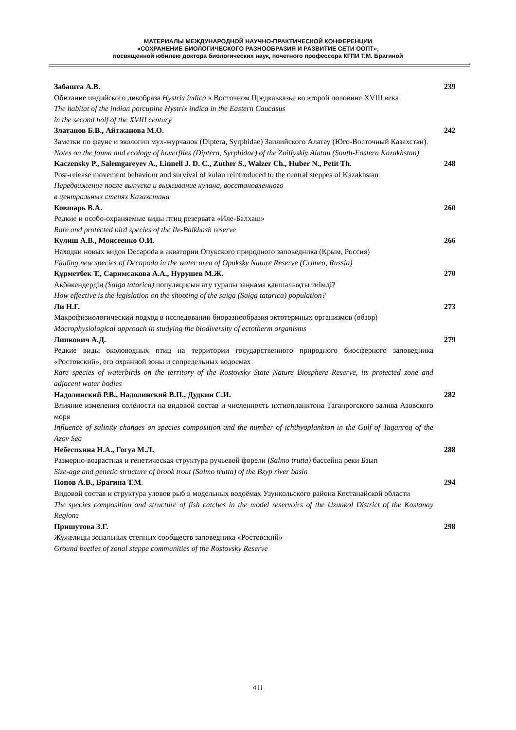МАТЕРИАЛЫ МЕЖДУНАРОДНОЙ НАУЧНО-ПРАКТИЧЕСКОЙ КОНФЕРЕНЦИИ
«СОХРАНЕНИЕ БИОЛОГИЧЕСКОГО РАЗНООБРАЗИЯ И РАЗВИТИЕ СЕТИ ООПТ»,
посвященной юбилею доктора биологических наук, почетного профессора КГПИ Т.М. Брагиной
Забашта А.В.
Обитание индийского дикобраза Hystrix indica в Восточном Предкавказье во второй половине XVIII века
The habitat of the indian porcupine Hystrix indica in the Eastern Caucasus
in the second half of the XVIII century
239
Златанов Б.В., Айтжанова М.О.
Заметки по фауне и экологии мух-журчалок (Diptera, Syrphidae) Заилийского Алатау (Юго-Восточный Казахстан).
Notes on the fauna and ecology of hoverflies (Diptera, Syrphidae) of the Zailiyskiy Alatau (South-Eastern Kazakhstan)
242
Kaczensky P., Salemgareyev A., Linnell J. D. C., Zuther S., Walzer Ch., Huber N., Petit Th.
Post-release movement behaviour and survival of kulan reintroduced to the central steppes of Kazakhstan
Передвижение после выпуска и выживание кулана, восстановленного
в центральных степях Казахстана
248
Ковшарь В.А.
Редкие и особо-охраняемые виды птиц резервата «Иле-Балхаш»
Rare and protected bird species of the Ile-Balkhash reserve
260
Кулиш А.В., Моисеенко О.И.
Находки новых видов Decapoda в акватории Опукского природного заповедника (Крым, Россия)
Finding new species of Decapoda in the water area of Opuksky Nature Reserve (Crimea, Russia)
266
Құрметбек Т., Саримсакова А.А., Нурушев М.Ж.
Ақбөкендердің (Saiga tatarica) популяцисын ату туралы заңнама қаншалықты тиімді?
How effective is the legislation on the shooting of the saiga (Saiga tatarica) population?
270
Ли Н.Г.
Макрофизиологический подход в исследовании биоразнообразия эктотермных организмов (обзор)
Macrophysiological approach in studying the biodiversity of ectotherm organisms
273
Липкович А.Д.
Редкие виды околоводных птиц на территории государственного природного биосферного заповедника «Ростовский», его охранной зоны и сопредельных водоемах
Rare species of waterbirds on the territory of the Rostovsky State Nature Biosphere Reserve, its protected zone and adjacent water bodies
279
Надолинский Р.В., Надолинский В.П., Дудкин С.И.
Влияние изменения солёности на видовой состав и численность ихтиопланктона Таганрогского залива Азовского моря
Influence of salinity changes on species composition and the number of ichthyoplankton in the Gulf of Taganrog of the Azov Sea
282
Небесихина Н.А., Гогуа М.Л.
Размерно-возрастная и генетическая структура ручьевой форели (Salmo trutta) бассейна реки Бзып
Size-age and genetic structure of brook trout (Salmo trutta) of the Bzyp river basin
288
Попов А.В., Брагина Т.М.
Видовой состав и структура уловов рыб в модельных водоёмах Узункольского района Костанайской области
The species composition and structure of fish catches in the model reservoirs of the Uzunkol District of the Kostanay Regionз
294
Пришутова З.Г.
Жужелицы зональных степных сообществ заповедника «Ростовский»
Ground beetles of zonal steppe communities of the Rostovsky Reserve
298
411